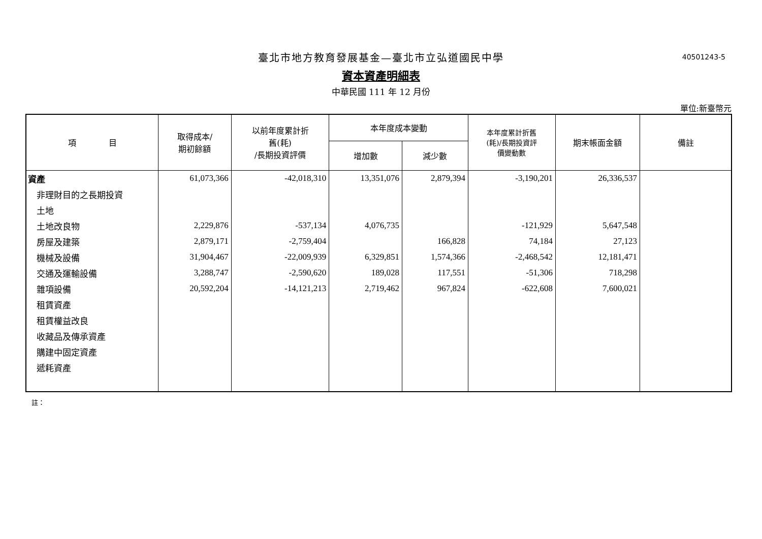臺北市地方教育發展基金—臺北市立弘道國民中學
40501243-5
資本資產明細表
中華民國 111 年 12 月份
單位:新臺幣元
| 項 目 | 取得成本/ 期初餘額 | 以前年度累計折 舊(耗) /長期投資評價 | 本年度成本變動 | | 本年度累計折舊 (耗)/長期投資評 價變動數 | 期末帳面金額 | 備註 |
| --- | --- | --- | --- | --- | --- | --- | --- |
| | | | 增加數 | 減少數 | | | |
| 資產 | 61,073,366 | -42,018,310 | 13,351,076 | 2,879,394 | -3,190,201 | 26,336,537 | |
| 非理財目的之長期投資 | | | | | | | |
| 土地 | | | | | | | |
| 土地改良物 | 2,229,876 | -537,134 | 4,076,735 | | -121,929 | 5,647,548 | |
| 房屋及建築 | 2,879,171 | -2,759,404 | | 166,828 | 74,184 | 27,123 | |
| 機械及設備 | 31,904,467 | -22,009,939 | 6,329,851 | 1,574,366 | -2,468,542 | 12,181,471 | |
| 交通及運輸設備 | 3,288,747 | -2,590,620 | 189,028 | 117,551 | -51,306 | 718,298 | |
| 雜項設備 | 20,592,204 | -14,121,213 | 2,719,462 | 967,824 | -622,608 | 7,600,021 | |
| 租賃資產 | | | | | | | |
| 租賃權益改良 | | | | | | | |
| 收藏品及傳承資產 | | | | | | | |
| 購建中固定資產 | | | | | | | |
| 遞耗資產 | | | | | | | |
註：